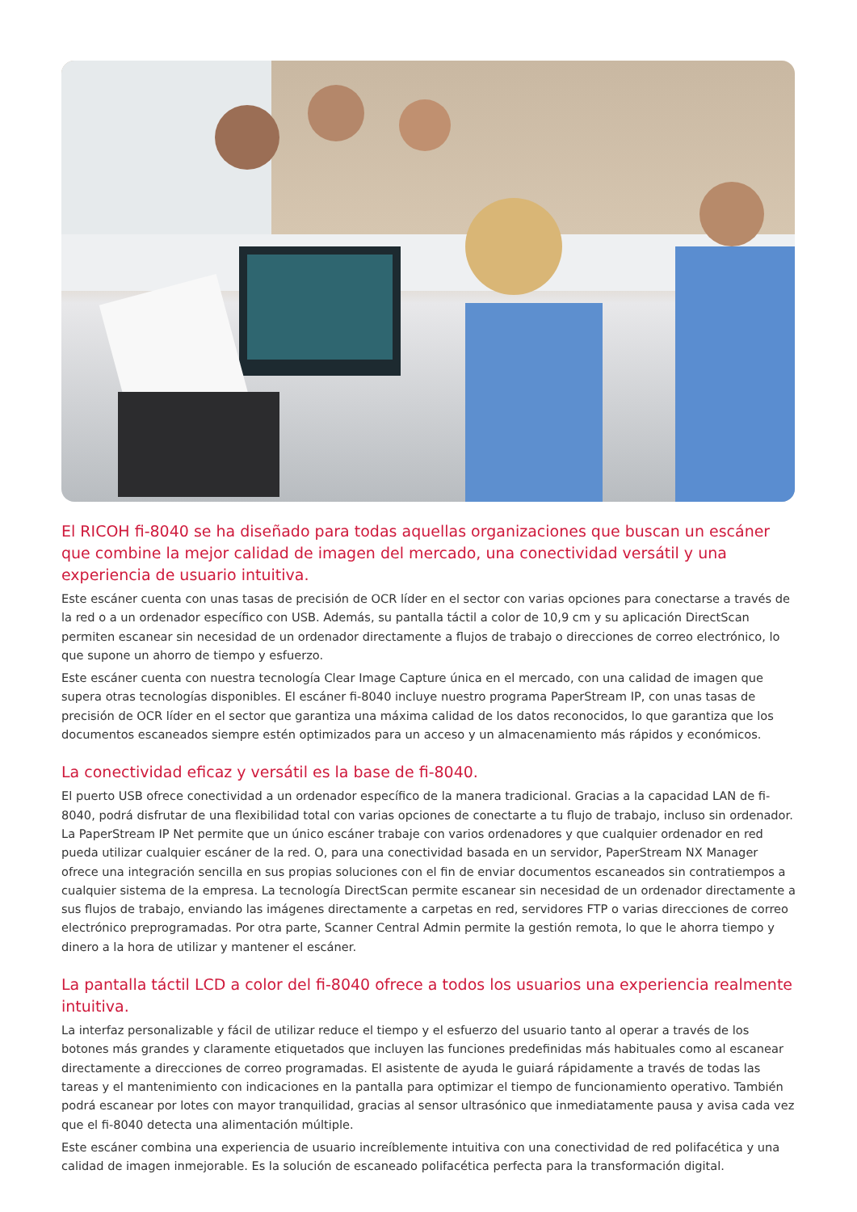El RICOH fi-8040 se ha diseñado para todas aquellas organizaciones que buscan un escáner que combine la mejor calidad de imagen del mercado, una conectividad versátil y una experiencia de usuario intuitiva.
Este escáner cuenta con unas tasas de precisión de OCR líder en el sector con varias opciones para conectarse a través de la red o a un ordenador específico con USB. Además, su pantalla táctil a color de 10,9 cm y su aplicación DirectScan permiten escanear sin necesidad de un ordenador directamente a flujos de trabajo o direcciones de correo electrónico, lo que supone un ahorro de tiempo y esfuerzo.
Este escáner cuenta con nuestra tecnología Clear Image Capture única en el mercado, con una calidad de imagen que supera otras tecnologías disponibles. El escáner fi-8040 incluye nuestro programa PaperStream IP, con unas tasas de precisión de OCR líder en el sector que garantiza una máxima calidad de los datos reconocidos, lo que garantiza que los documentos escaneados siempre estén optimizados para un acceso y un almacenamiento más rápidos y económicos.
La conectividad eficaz y versátil es la base de fi-8040.
El puerto USB ofrece conectividad a un ordenador específico de la manera tradicional. Gracias a la capacidad LAN de fi-8040, podrá disfrutar de una flexibilidad total con varias opciones de conectarte a tu flujo de trabajo, incluso sin ordenador. La PaperStream IP Net permite que un único escáner trabaje con varios ordenadores y que cualquier ordenador en red pueda utilizar cualquier escáner de la red. O, para una conectividad basada en un servidor, PaperStream NX Manager ofrece una integración sencilla en sus propias soluciones con el fin de enviar documentos escaneados sin contratiempos a cualquier sistema de la empresa. La tecnología DirectScan permite escanear sin necesidad de un ordenador directamente a sus flujos de trabajo, enviando las imágenes directamente a carpetas en red, servidores FTP o varias direcciones de correo electrónico preprogramadas. Por otra parte, Scanner Central Admin permite la gestión remota, lo que le ahorra tiempo y dinero a la hora de utilizar y mantener el escáner.
La pantalla táctil LCD a color del fi-8040 ofrece a todos los usuarios una experiencia realmente intuitiva.
La interfaz personalizable y fácil de utilizar reduce el tiempo y el esfuerzo del usuario tanto al operar a través de los botones más grandes y claramente etiquetados que incluyen las funciones predefinidas más habituales como al escanear directamente a direcciones de correo programadas. El asistente de ayuda le guiará rápidamente a través de todas las tareas y el mantenimiento con indicaciones en la pantalla para optimizar el tiempo de funcionamiento operativo. También podrá escanear por lotes con mayor tranquilidad, gracias al sensor ultrasónico que inmediatamente pausa y avisa cada vez que el fi-8040 detecta una alimentación múltiple.
Este escáner combina una experiencia de usuario increíblemente intuitiva con una conectividad de red polifacética y una calidad de imagen inmejorable. Es la solución de escaneado polifacética perfecta para la transformación digital.